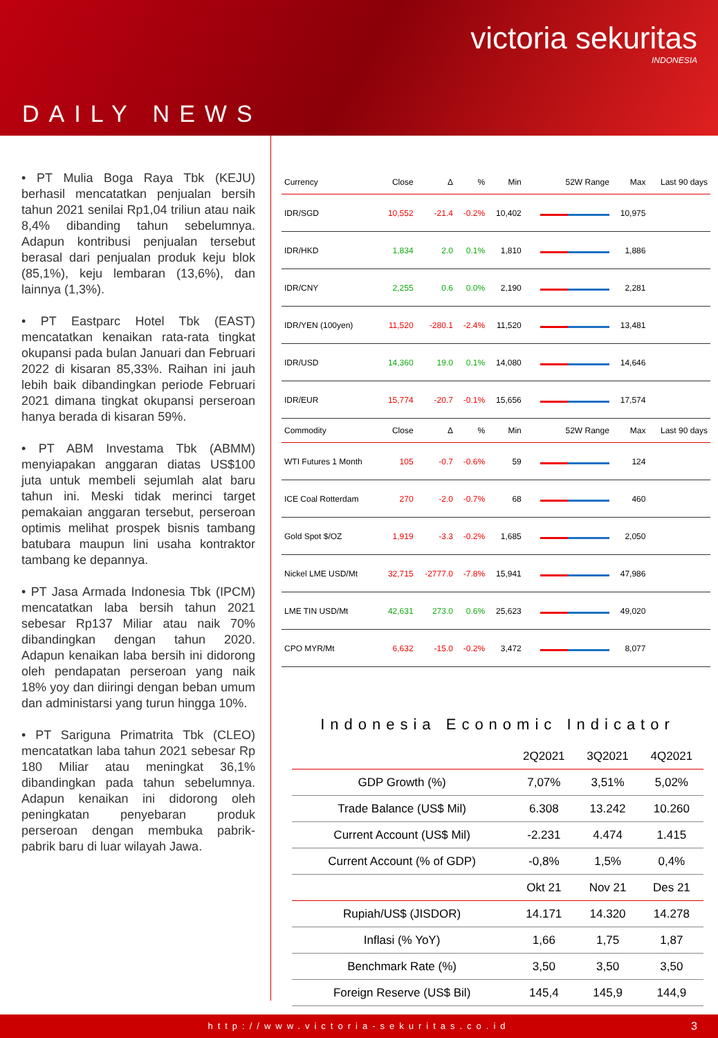victoria sekuritas
INDONESIA
DAILY NEWS
• PT Mulia Boga Raya Tbk (KEJU) berhasil mencatatkan penjualan bersih tahun 2021 senilai Rp1,04 triliun atau naik 8,4% dibanding tahun sebelumnya. Adapun kontribusi penjualan tersebut berasal dari penjualan produk keju blok (85,1%), keju lembaran (13,6%), dan lainnya (1,3%).
• PT Eastparc Hotel Tbk (EAST) mencatatkan kenaikan rata-rata tingkat okupansi pada bulan Januari dan Februari 2022 di kisaran 85,33%. Raihan ini jauh lebih baik dibandingkan periode Februari 2021 dimana tingkat okupansi perseroan hanya berada di kisaran 59%.
• PT ABM Investama Tbk (ABMM) menyiapakan anggaran diatas US$100 juta untuk membeli sejumlah alat baru tahun ini. Meski tidak merinci target pemakaian anggaran tersebut, perseroan optimis melihat prospek bisnis tambang batubara maupun lini usaha kontraktor tambang ke depannya.
• PT Jasa Armada Indonesia Tbk (IPCM) mencatatkan laba bersih tahun 2021 sebesar Rp137 Miliar atau naik 70% dibandingkan dengan tahun 2020. Adapun kenaikan laba bersih ini didorong oleh pendapatan perseroan yang naik 18% yoy dan diiringi dengan beban umum dan administarsi yang turun hingga 10%.
• PT Sariguna Primatrita Tbk (CLEO) mencatatkan laba tahun 2021 sebesar Rp 180 Miliar atau meningkat 36,1% dibandingkan pada tahun sebelumnya. Adapun kenaikan ini didorong oleh peningkatan penyebaran produk perseroan dengan membuka pabrik-pabrik baru di luar wilayah Jawa.
| Currency | Close | Δ | % | Min | 52W Range | Max | Last 90 days |
| --- | --- | --- | --- | --- | --- | --- | --- |
| IDR/SGD | 10,552 | -21.4 | -0.2% | 10,402 | | 10,975 | |
| IDR/HKD | 1,834 | 2.0 | 0.1% | 1,810 | | 1,886 | |
| IDR/CNY | 2,255 | 0.6 | 0.0% | 2,190 | | 2,281 | |
| IDR/YEN (100yen) | 11,520 | -280.1 | -2.4% | 11,520 | | 13,481 | |
| IDR/USD | 14,360 | 19.0 | 0.1% | 14,080 | | 14,646 | |
| IDR/EUR | 15,774 | -20.7 | -0.1% | 15,656 | | 17,574 | |
| Commodity | Close | Δ | % | Min | 52W Range | Max | Last 90 days |
| WTI Futures 1 Month | 105 | -0.7 | -0.6% | 59 | | 124 | |
| ICE Coal Rotterdam | 270 | -2.0 | -0.7% | 68 | | 460 | |
| Gold Spot $/OZ | 1,919 | -3.3 | -0.2% | 1,685 | | 2,050 | |
| Nickel LME USD/Mt | 32,715 | -2777.0 | -7.8% | 15,941 | | 47,986 | |
| LME TIN USD/Mt | 42,631 | 273.0 | 0.6% | 25,623 | | 49,020 | |
| CPO MYR/Mt | 6,632 | -15.0 | -0.2% | 3,472 | | 8,077 | |
Indonesia Economic Indicator
| | 2Q2021 | 3Q2021 | 4Q2021 |
| --- | --- | --- | --- |
| GDP Growth (%) | 7,07% | 3,51% | 5,02% |
| Trade Balance (US$ Mil) | 6.308 | 13.242 | 10.260 |
| Current Account (US$ Mil) | -2.231 | 4.474 | 1.415 |
| Current Account (% of GDP) | -0,8% | 1,5% | 0,4% |
| | Okt 21 | Nov 21 | Des 21 |
| Rupiah/US$ (JISDOR) | 14.171 | 14.320 | 14.278 |
| Inflasi (% YoY) | 1,66 | 1,75 | 1,87 |
| Benchmark Rate (%) | 3,50 | 3,50 | 3,50 |
| Foreign Reserve (US$ Bil) | 145,4 | 145,9 | 144,9 |
http://www.victoria-sekuritas.co.id 3